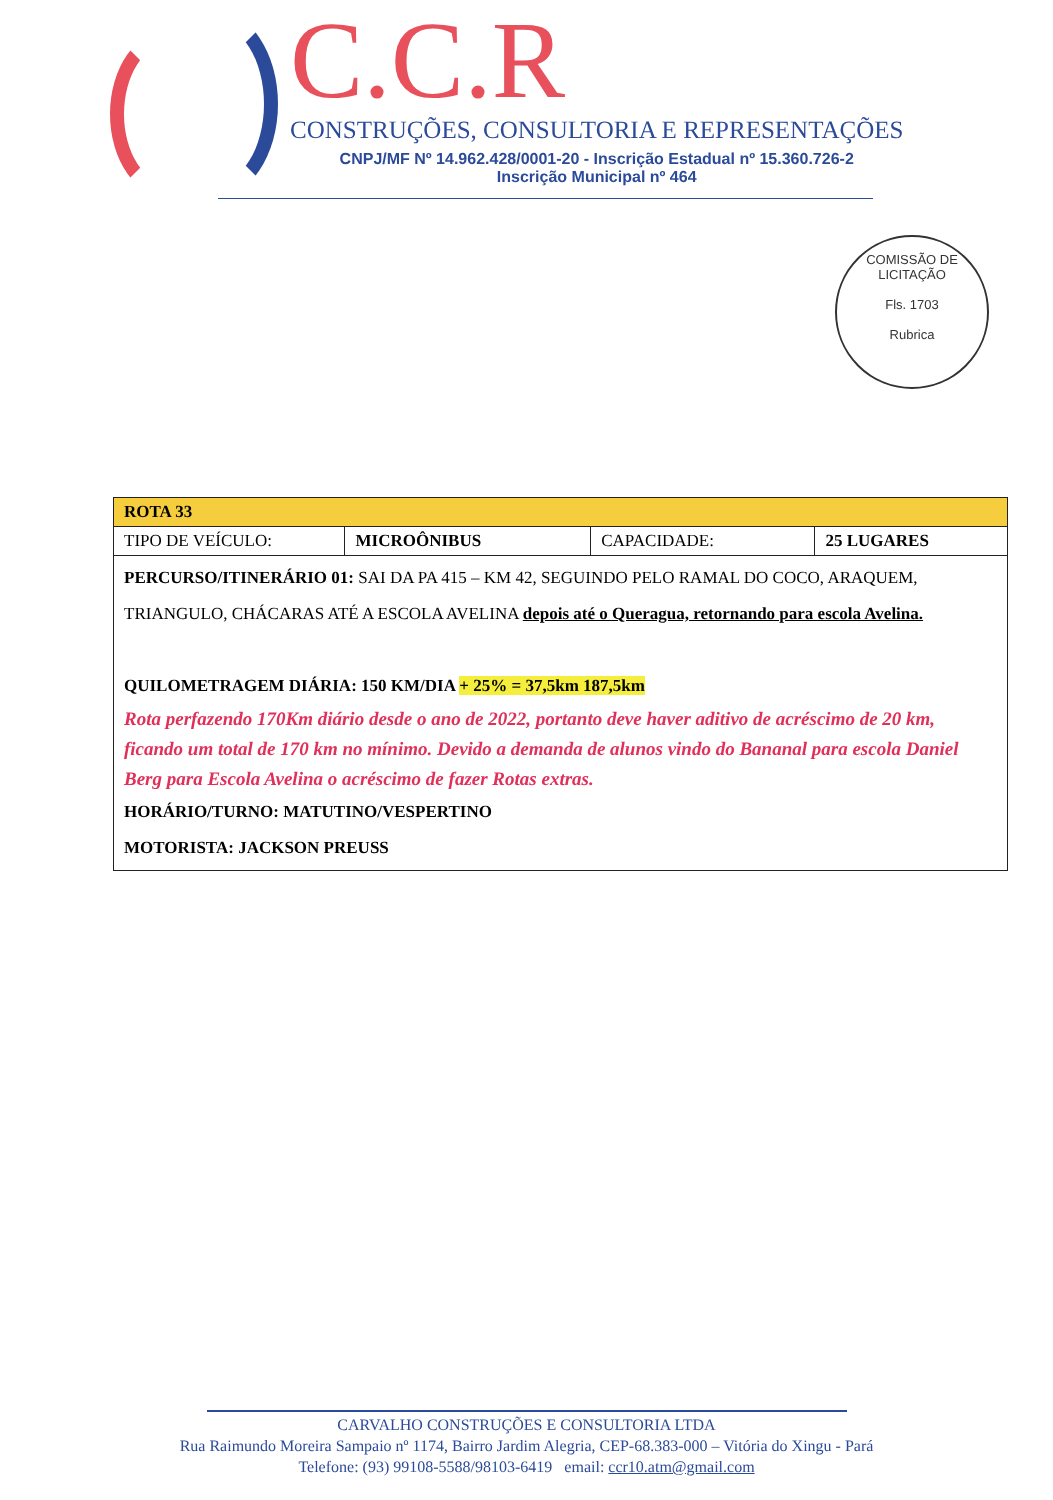C.C.R
CONSTRUÇÕES, CONSULTORIA E REPRESENTAÇÕES
CNPJ/MF Nº 14.962.428/0001-20 - Inscrição Estadual nº 15.360.726-2
Inscrição Municipal nº 464
COMISSÃO DE LICITAÇÃO
Fls. 1703
Rubrica
| ROTA 33 | | | |
| TIPO DE VEÍCULO: | MICROÔNIBUS | CAPACIDADE: | 25 LUGARES |
| PERCURSO/ITINERÁRIO 01: SAI DA PA 415 – KM 42, SEGUINDO PELO RAMAL DO COCO, ARAQUEM, TRIANGULO, CHÁCARAS ATÉ A ESCOLA AVELINA depois até o Queragua, retornando para escola Avelina. QUILOMETRAGEM DIÁRIA: 150 KM/DIA + 25% = 37,5km 187,5km Rota perfazendo 170Km diário desde o ano de 2022, portanto deve haver aditivo de acréscimo de 20 km, ficando um total de 170 km no mínimo. Devido a demanda de alunos vindo do Bananal para escola Daniel Berg para Escola Avelina o acréscimo de fazer Rotas extras. HORÁRIO/TURNO: MATUTINO/VESPERTINO MOTORISTA: JACKSON PREUSS | | | |
CARVALHO CONSTRUÇÕES E CONSULTORIA LTDA
Rua Raimundo Moreira Sampaio nº 1174, Bairro Jardim Alegria, CEP-68.383-000 – Vitória do Xingu - Pará
Telefone: (93) 99108-5588/98103-6419 email: ccr10.atm@gmail.com